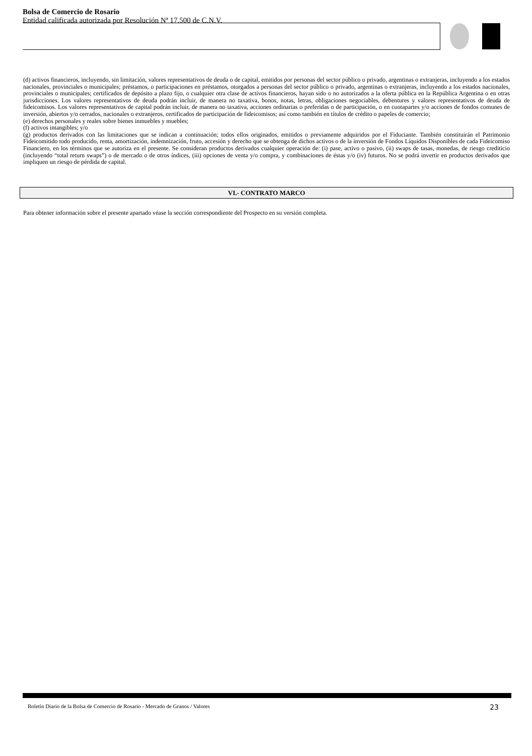Bolsa de Comercio de Rosario
Entidad calificada autorizada por Resolución Nª 17.500 de C.N.V.
(d) activos financieros, incluyendo, sin limitación, valores representativos de deuda o de capital, emitidos por personas del sector público o privado, argentinas o extranjeras, incluyendo a los estados nacionales, provinciales o municipales; préstamos, o participaciones en préstamos, otorgados a personas del sector público o privado, argentinas o extranjeras, incluyendo a los estados nacionales, provinciales o municipales; certificados de depósito a plazo fijo, o cualquier otra clase de activos financieros, hayan sido o no autorizados a la oferta pública en la República Argentina o en otras jurisdicciones. Los valores representativos de deuda podrán incluir, de manera no taxativa, bonos, notas, letras, obligaciones negociables, debentures y valores representativos de deuda de fideicomisos. Los valores representativos de capital podrán incluir, de manera no taxativa, acciones ordinarias o preferidas o de participación, o en cuotapartes y/o acciones de fondos comunes de inversión, abiertos y/o cerrados, nacionales o extranjeros, certificados de participación de fideicomisos; así como también en títulos de crédito o papeles de comercio;
(e) derechos personales y reales sobre bienes inmuebles y muebles;
(f) activos intangibles; y/o
(g) productos derivados con las limitaciones que se indican a continuación; todos ellos originados, emitidos o previamente adquiridos por el Fiduciante. También constituirán el Patrimonio Fideicomitido todo producido, renta, amortización, indemnización, fruto, accesión y derecho que se obtenga de dichos activos o de la inversión de Fondos Líquidos Disponibles de cada Fideicomiso Financiero, en los términos que se autoriza en el presente. Se consideran productos derivados cualquier operación de: (i) pase, activo o pasivo, (ii) swaps de tasas, monedas, de riesgo crediticio (incluyendo “total return swaps”) o de mercado o de otros índices, (iii) opciones de venta y/o compra, y combinaciones de éstas y/o (iv) futuros. No se podrá invertir en productos derivados que impliquen un riesgo de pérdida de capital.
VI.- CONTRATO MARCO
Para obtener información sobre el presente apartado véase la sección correspondiente del Prospecto en su versión completa.
Boletín Diario de la Bolsa de Comercio de Rosario - Mercado de Granos / Valores 23